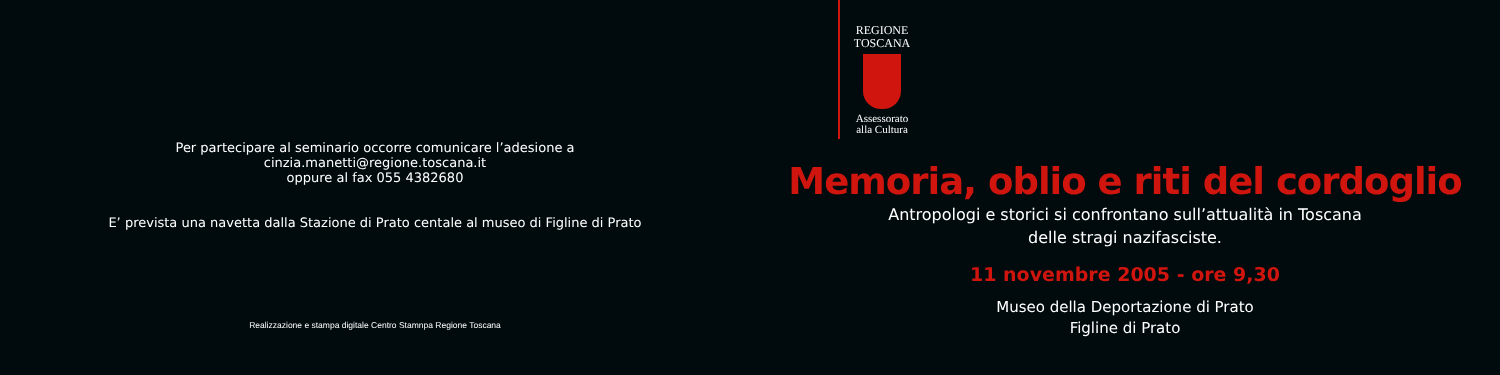Per partecipare al seminario occorre comunicare l’adesione a
cinzia.manetti@regione.toscana.it
oppure al fax 055 4382680
E’ prevista una navetta dalla Stazione di Prato centale al museo di Figline di Prato
Realizzazione e stampa digitale Centro Stamnpa Regione Toscana
REGIONE
TOSCANA
Assessorato
alla Cultura
Memoria, oblio e riti del cordoglio
Antropologi e storici si confrontano sull’attualità in Toscana
delle stragi nazifasciste.
11 novembre 2005 - ore 9,30
Museo della Deportazione di Prato
Figline di Prato